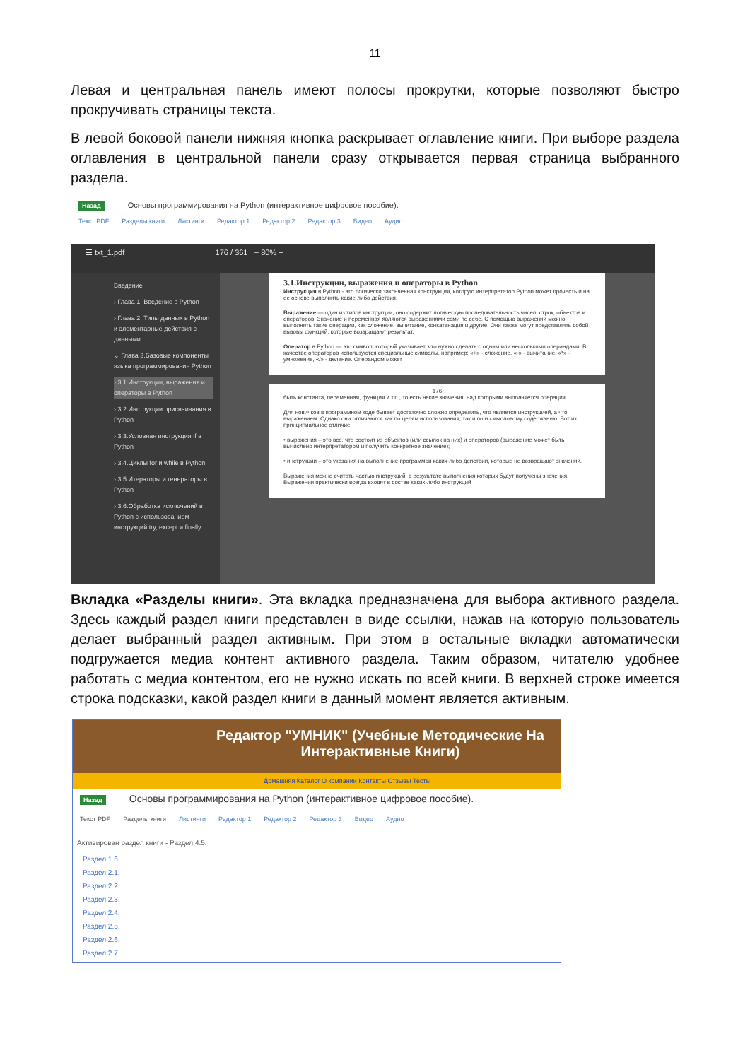11
Левая и центральная панель имеют полосы прокрутки, которые позволяют быстро прокручивать страницы текста.
В левой боковой панели нижняя кнопка раскрывает оглавление книги. При выборе раздела оглавления в центральной панели сразу открывается первая страница выбранного раздела.
Назад Основы программирования на Python (интерактивное цифровое пособие).
Текст PDF Разделы книги Листинги Редактор 1 Редактор 2 Редактор 3 Видео Аудио
☰ txt_1.pdf 176 / 361 − 80% +
Введение
› Глава 1. Введение в Python
› Глава 2. Типы данных в Python и элементарные действия с данными
⌄ Глава 3.Базовые компоненты языка программирования Python
› 3.1.Инструкции, выражения и операторы в Python
› 3.2.Инструкции присваивания в Python
› 3.3.Условная инструкция if в Python
› 3.4.Циклы for и while в Python
› 3.5.Итераторы и генераторы в Python
› 3.6.Обработка исключений в Python с использованием инструкций try, except и finally
3.1.Инструкции, выражения и операторы в Python
Инструкция в Python - это логически законченная конструкция, которую интерпретатор Python может прочесть и на ее основе выполнить какие либо действия.
Выражение — один из типов инструкции, оно содержит логическую последовательность чисел, строк, объектов и операторов. Значение и переменная являются выражениями сами по себе. С помощью выражений можно выполнять такие операции, как сложение, вычитание, конкатенация и другие. Они также могут представлять собой вызовы функций, которые возвращают результат.
Оператор в Python — это символ, который указывает, что нужно сделать с одним или несколькими операндами. В качестве операторов используются специальные символы, например: «+» - сложение, «-» - вычитание, «*» - умножение, «/» - деление. Операндом может
176
быть константа, переменная, функция и т.п., то есть некие значения, над которыми выполняется операция.
Для новичков в программном коде бывает достаточно сложно определить, что является инструкцией, а что выражением. Однако они отличаются как по целям использования, так и по и смысловому содержанию. Вот их принципиальное отличие:
• выражения – это все, что состоит из объектов (или ссылок на них) и операторов (выражение может быть вычислено интерпретатором и получить конкретное значение);
• инструкции – это указания на выполнение программой каких-либо действий, которые не возвращают значений.
Выражения можно считать частью инструкций, в результате выполнения которых будут получены значения. Выражения практически всегда входят в состав каких-либо инструкций
Вкладка «Разделы книги». Эта вкладка предназначена для выбора активного раздела. Здесь каждый раздел книги представлен в виде ссылки, нажав на которую пользователь делает выбранный раздел активным. При этом в остальные вкладки автоматически подгружается медиа контент активного раздела. Таким образом, читателю удобнее работать с медиа контентом, его не нужно искать по всей книги. В верхней строке имеется строка подсказки, какой раздел книги в данный момент является активным.
Редактор "УМНИК" (Учебные Методические На
Интерактивные Книги)
Домашняя Каталог О компании Контакты Отзывы Тесты
Назад Основы программирования на Python (интерактивное цифровое пособие).
Текст PDF Разделы книги Листинги Редактор 1 Редактор 2 Редактор 3 Видео Аудио
Активирован раздел книги - Раздел 4.5.
Раздел 1.6.
Раздел 2.1.
Раздел 2.2.
Раздел 2.3.
Раздел 2.4.
Раздел 2.5.
Раздел 2.6.
Раздел 2.7.